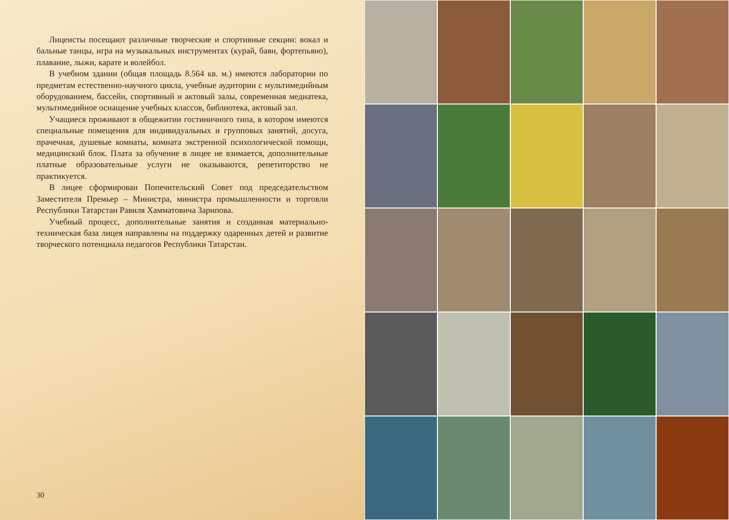Лицеисты посещают различные творческие и спортивные секции: вокал и бальные танцы, игра на музыкальных инструментах (курай, баян, фортепьяно), плавание, лыжи, карате и волейбол.
В учебном здании (общая площадь 8.564 кв. м.) имеются лаборатории по предметам естественно-научного цикла, учебные аудитории с мультимедийным оборудованием, бассейн, спортивный и актовый залы, современная медиатека, мультимедийное оснащение учебных классов, библиотека, актовый зал.
Учащиеся проживают в общежитии гостиничного типа, в котором имеются специальные помещения для индивидуальных и групповых занятий, досуга, прачечная, душевые комнаты, комната экстренной психологической помощи, медицинский блок. Плата за обучение в лицее не взимается, дополнительные платные образовательные услуги не оказываются, репетиторство не практикуется.
В лицее сформирован Попечительский Совет под председательством Заместителя Премьер – Министра, министра промышленности и торговли Республики Татарстан Равиля Хамматовича Зарипова.
Учебный процесс, дополнительные занятия и созданная материально-техническая база лицея направлены на поддержку одаренных детей и развитие творческого потенциала педагогов Республики Татарстан.
30